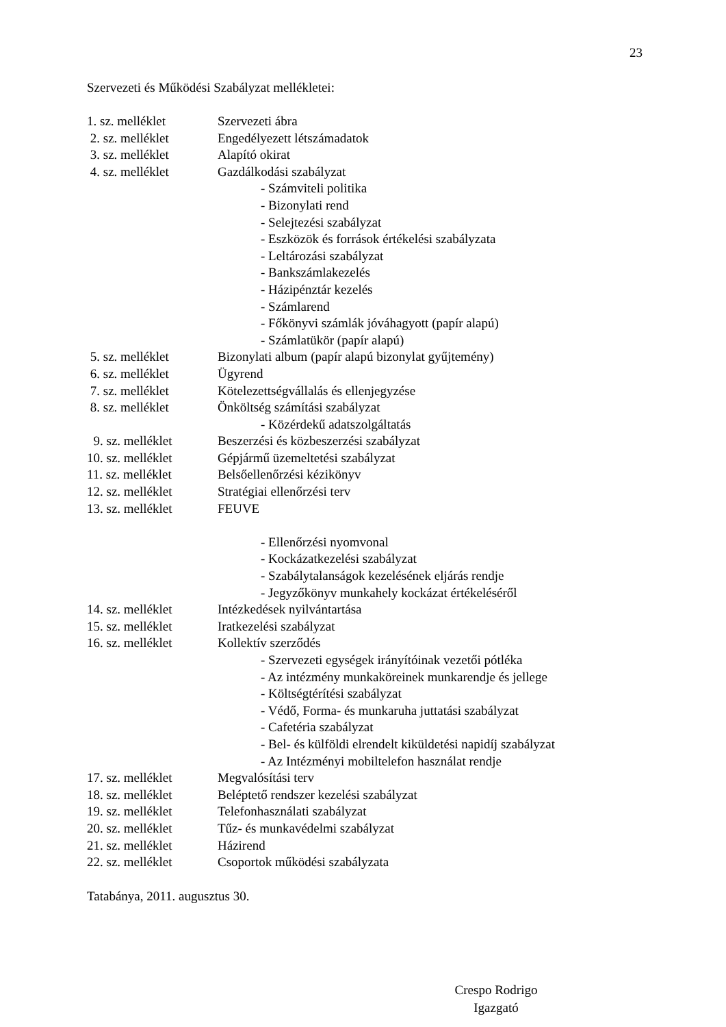23
Szervezeti és Működési Szabályzat mellékletei:
1. sz. melléklet Szervezeti ábra
2. sz. melléklet Engedélyezett létszámadatok
3. sz. melléklet Alapító okirat
4. sz. melléklet Gazdálkodási szabályzat
- Számviteli politika
- Bizonylati rend
- Selejtezési szabályzat
- Eszközök és források értékelési szabályzata
- Leltározási szabályzat
- Bankszámlakezelés
- Házipénztár kezelés
- Számlarend
- Főkönyvi számlák jóváhagyott (papír alapú)
- Számlatükör (papír alapú)
5. sz. melléklet Bizonylati album (papír alapú bizonylat gyűjtemény)
6. sz. melléklet Ügyrend
7. sz. melléklet Kötelezettségvállalás és ellenjegyzése
8. sz. melléklet Önköltség számítási szabályzat
- Közérdekű adatszolgáltatás
9. sz. melléklet Beszerzési és közbeszerzési szabályzat
10. sz. melléklet
Gépjármű üzemeltetési szabályzat
11. sz. melléklet
Belsőellenőrzési kézikönyv
12. sz. melléklet
Stratégiai ellenőrzési terv
13. sz. melléklet
FEUVE
- Ellenőrzési nyomvonal
- Kockázatkezelési szabályzat
- Szabálytalanságok kezelésének eljárás rendje
- Jegyzőkönyv munkahely kockázat értékeléséről
14. sz. melléklet
Intézkedések nyilvántartása
15. sz. melléklet
Iratkezelési szabályzat
16. sz. melléklet
Kollektív szerződés
- Szervezeti egységek irányítóinak vezetői pótléka
- Az intézmény munkaköreinek munkarendje és jellege
- Költségtérítési szabályzat
- Védő, Forma- és munkaruha juttatási szabályzat
- Cafetéria szabályzat
- Bel- és külföldi elrendelt kiküldetési napidíj szabályzat
- Az Intézményi mobiltelefon használat rendje
17. sz. melléklet
Megvalósítási terv
18. sz. melléklet
Beléptető rendszer kezelési szabályzat
19. sz. melléklet
Telefonhasználati szabályzat
20. sz. melléklet
Tűz- és munkavédelmi szabályzat
21. sz. melléklet
Házirend
22. sz. melléklet
Csoportok működési szabályzata
Tatabánya, 2011. augusztus 30.
Crespo Rodrigo
Igazgató